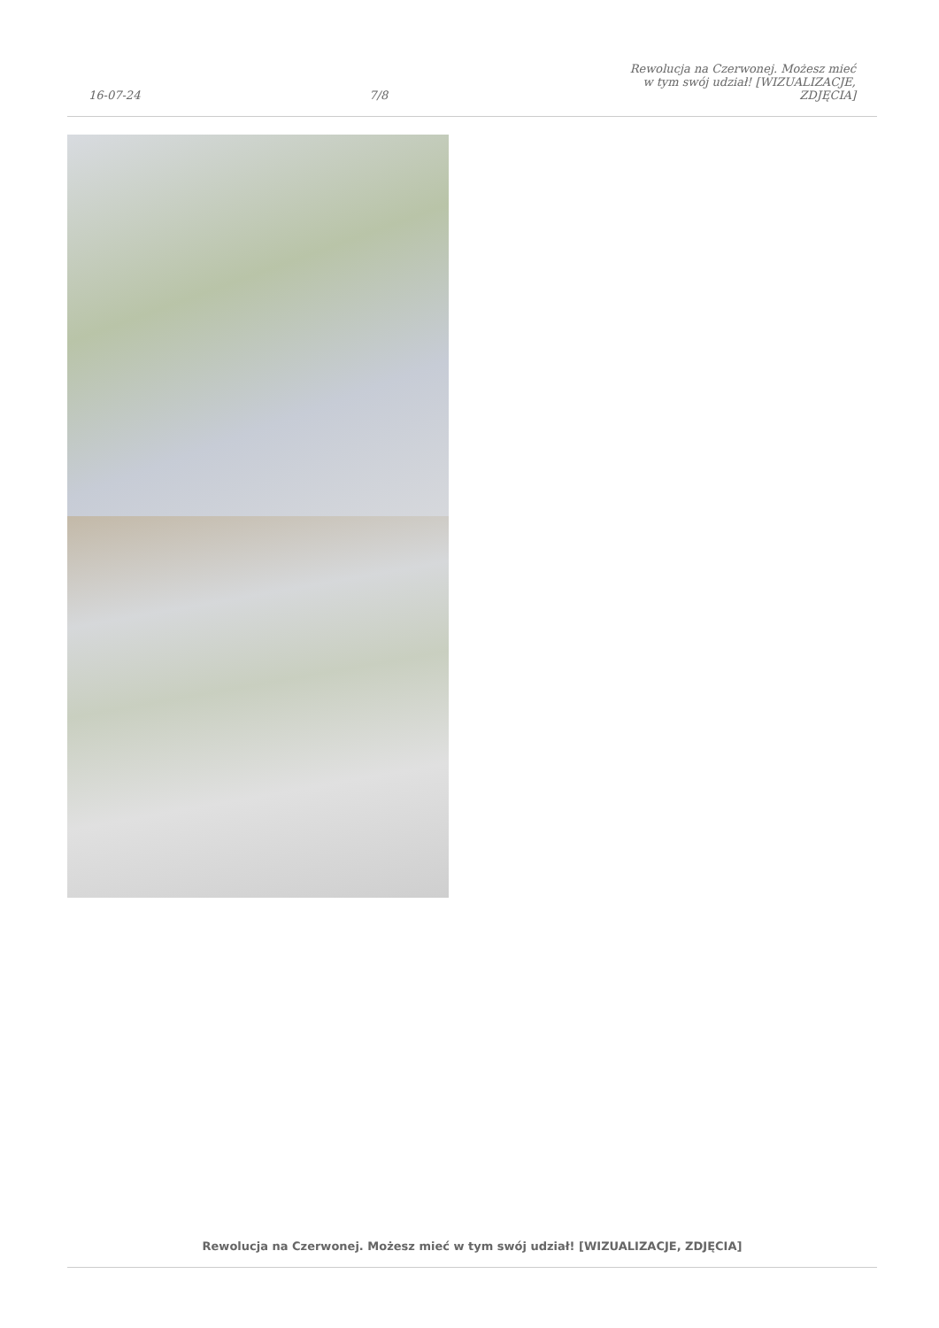16-07-24 7/8 Rewolucja na Czerwonej. Możesz mieć w tym swój udział! [WIZUALIZACJE, ZDJĘCIA]
Rewolucja na Czerwonej. Możesz mieć w tym swój udział! [WIZUALIZACJE, ZDJĘCIA]